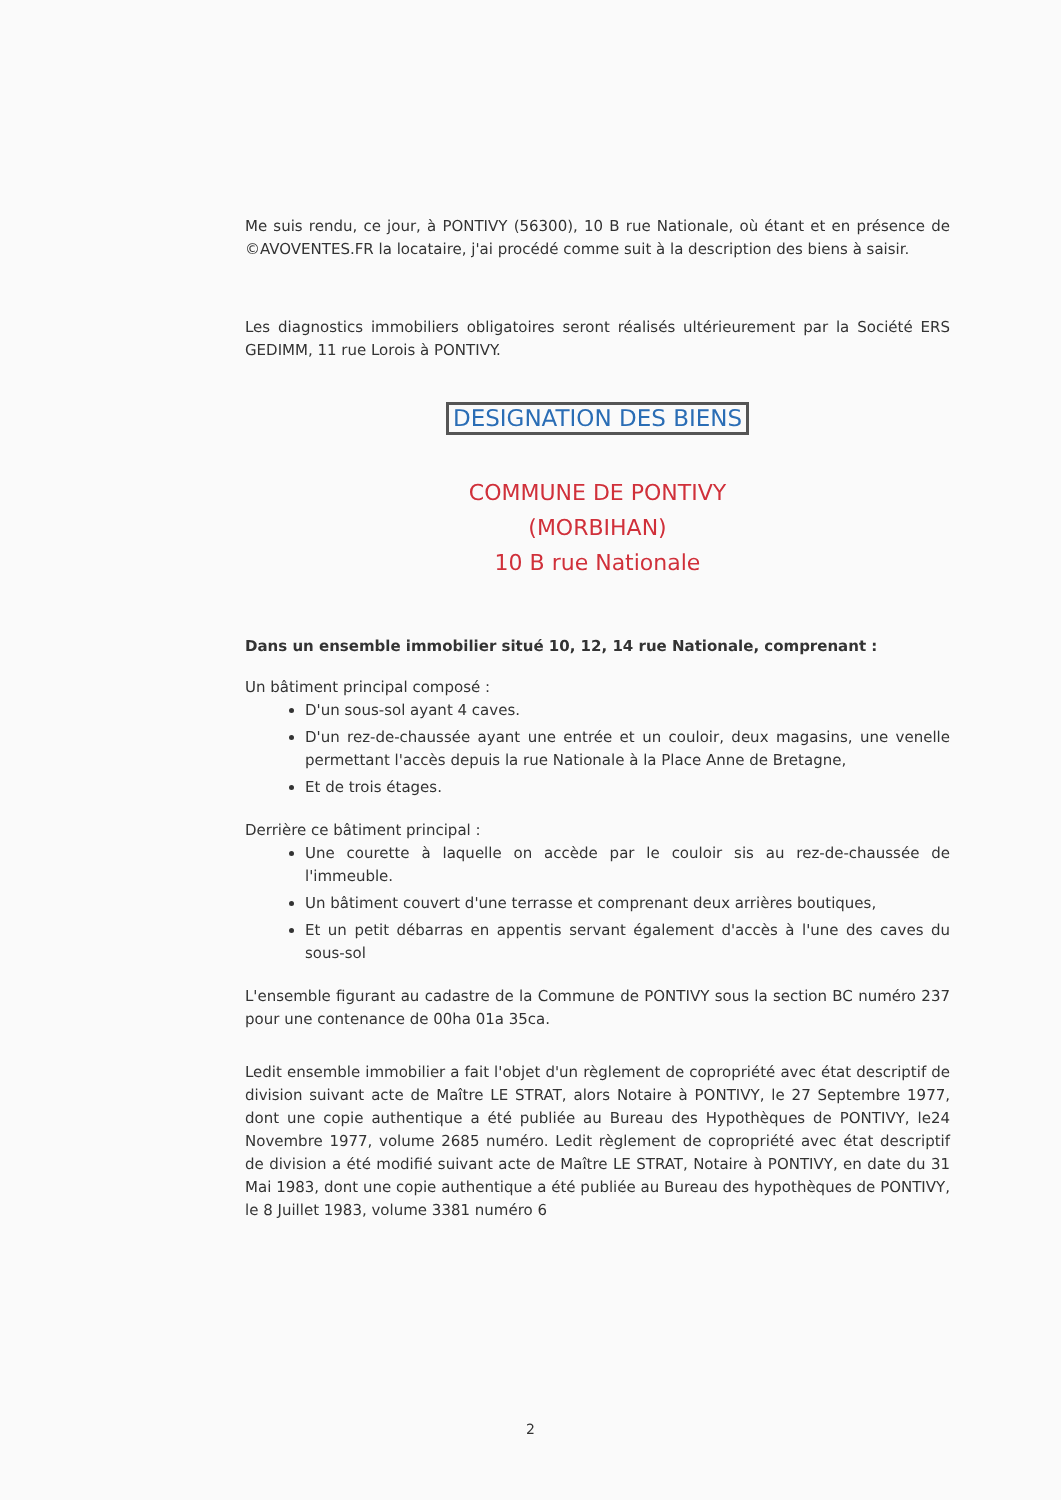Me suis rendu, ce jour, à PONTIVY (56300), 10 B rue Nationale, où étant et en présence de ©AVOVENTES.FR la locataire, j'ai procédé comme suit à la description des biens à saisir.
Les diagnostics immobiliers obligatoires seront réalisés ultérieurement par la Société ERS GEDIMM, 11 rue Lorois à PONTIVY.
DESIGNATION DES BIENS
COMMUNE DE PONTIVY
(MORBIHAN)
10 B rue Nationale
Dans un ensemble immobilier situé 10, 12, 14 rue Nationale, comprenant :
Un bâtiment principal composé :
D'un sous-sol ayant 4 caves.
D'un rez-de-chaussée ayant une entrée et un couloir, deux magasins, une venelle permettant l'accès depuis la rue Nationale à la Place Anne de Bretagne,
Et de trois étages.
Derrière ce bâtiment principal :
Une courette à laquelle on accède par le couloir sis au rez-de-chaussée de l'immeuble.
Un bâtiment couvert d'une terrasse et comprenant deux arrières boutiques,
Et un petit débarras en appentis servant également d'accès à l'une des caves du sous-sol
L'ensemble figurant au cadastre de la Commune de PONTIVY sous la section BC numéro 237 pour une contenance de 00ha 01a 35ca.
Ledit ensemble immobilier a fait l'objet d'un règlement de copropriété avec état descriptif de division suivant acte de Maître LE STRAT, alors Notaire à PONTIVY, le 27 Septembre 1977, dont une copie authentique a été publiée au Bureau des Hypothèques de PONTIVY, le24 Novembre 1977, volume 2685 numéro. Ledit règlement de copropriété avec état descriptif de division a été modifié suivant acte de Maître LE STRAT, Notaire à PONTIVY, en date du 31 Mai 1983, dont une copie authentique a été publiée au Bureau des hypothèques de PONTIVY, le 8 Juillet 1983, volume 3381 numéro 6
2